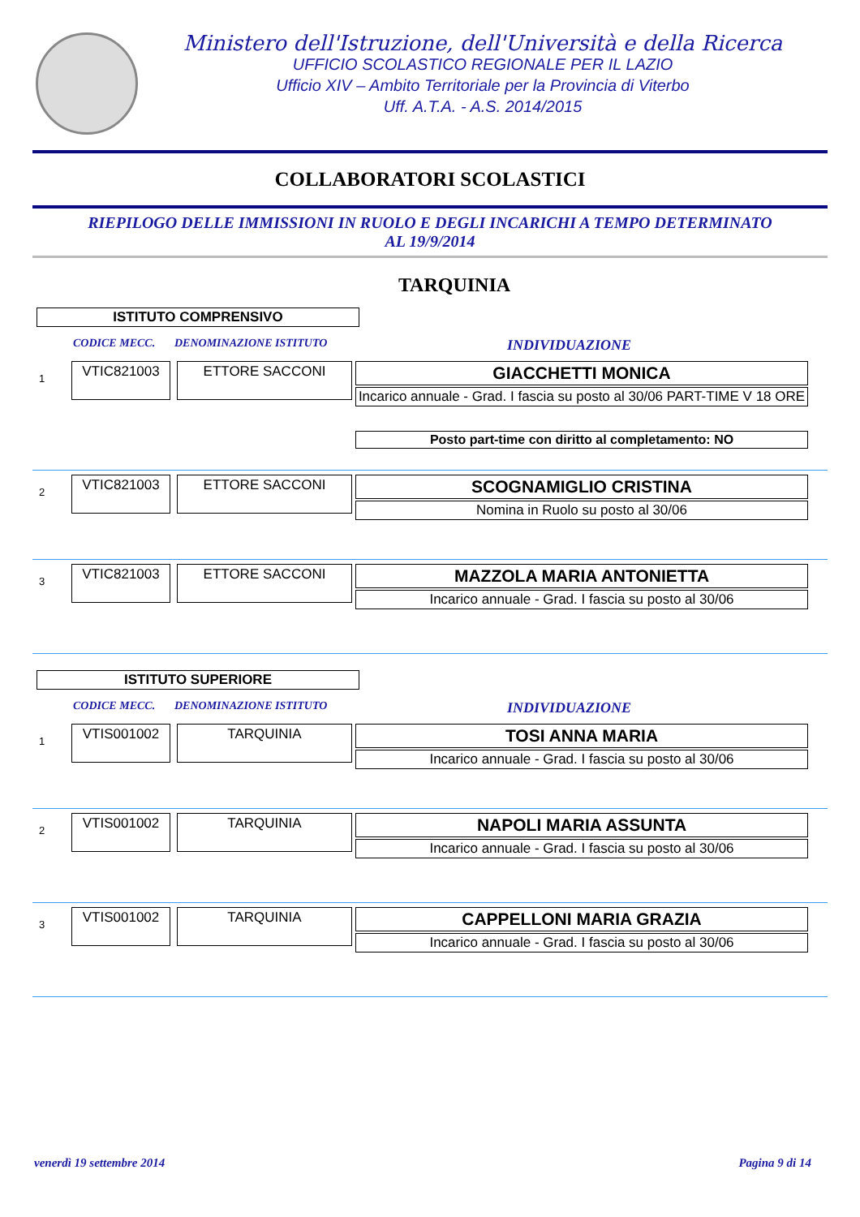Ministero dell'Istruzione, dell'Università e della Ricerca
UFFICIO SCOLASTICO REGIONALE PER IL LAZIO
Ufficio XIV – Ambito Territoriale per la Provincia di Viterbo
Uff. A.T.A. - A.S. 2014/2015
COLLABORATORI SCOLASTICI
RIEPILOGO DELLE IMMISSIONI IN RUOLO E DEGLI INCARICHI A TEMPO DETERMINATO
AL 19/9/2014
TARQUINIA
ISTITUTO COMPRENSIVO
CODICE MECC. DENOMINAZIONE ISTITUTO INDIVIDUAZIONE
1
VTIC821003 ETTORE SACCONI
GIACCHETTI MONICA
Incarico annuale - Grad. I fascia su posto al 30/06 PART-TIME V 18 ORE
Posto part-time con diritto al completamento: NO
2
VTIC821003 ETTORE SACCONI
SCOGNAMIGLIO CRISTINA
Nomina in Ruolo su posto al 30/06
3
VTIC821003 ETTORE SACCONI
MAZZOLA MARIA ANTONIETTA
Incarico annuale - Grad. I fascia su posto al 30/06
ISTITUTO SUPERIORE
CODICE MECC. DENOMINAZIONE ISTITUTO INDIVIDUAZIONE
1
VTIS001002 TARQUINIA
TOSI ANNA MARIA
Incarico annuale - Grad. I fascia su posto al 30/06
2
VTIS001002 TARQUINIA
NAPOLI MARIA ASSUNTA
Incarico annuale - Grad. I fascia su posto al 30/06
3
VTIS001002 TARQUINIA
CAPPELLONI MARIA GRAZIA
Incarico annuale - Grad. I fascia su posto al 30/06
venerdì 19 settembre 2014 Pagina 9 di 14